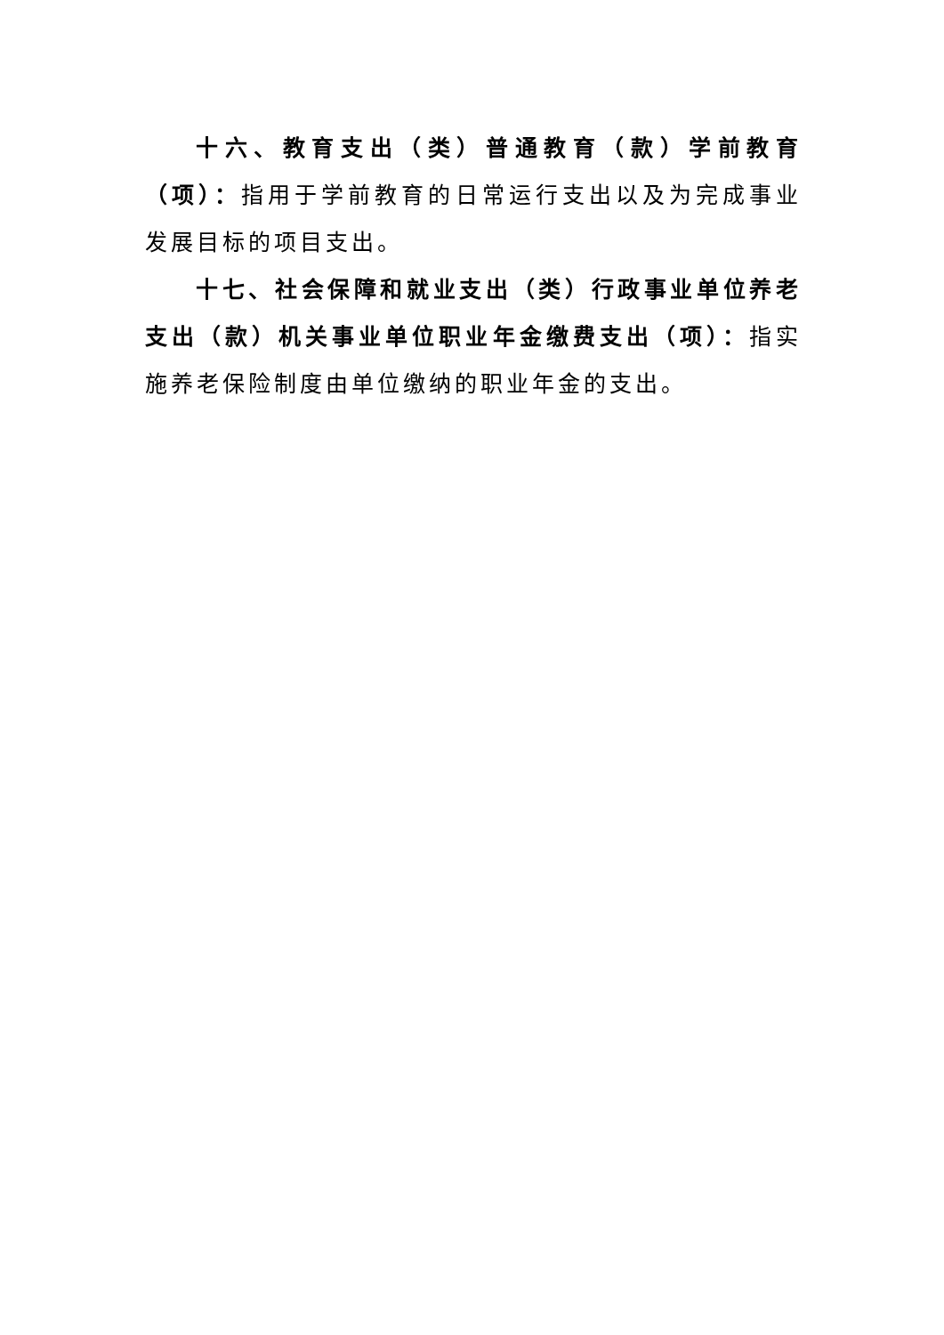十六、教育支出（类）普通教育（款）学前教育（项）：指用于学前教育的日常运行支出以及为完成事业发展目标的项目支出。
十七、社会保障和就业支出（类）行政事业单位养老支出（款）机关事业单位职业年金缴费支出（项）：指实施养老保险制度由单位缴纳的职业年金的支出。